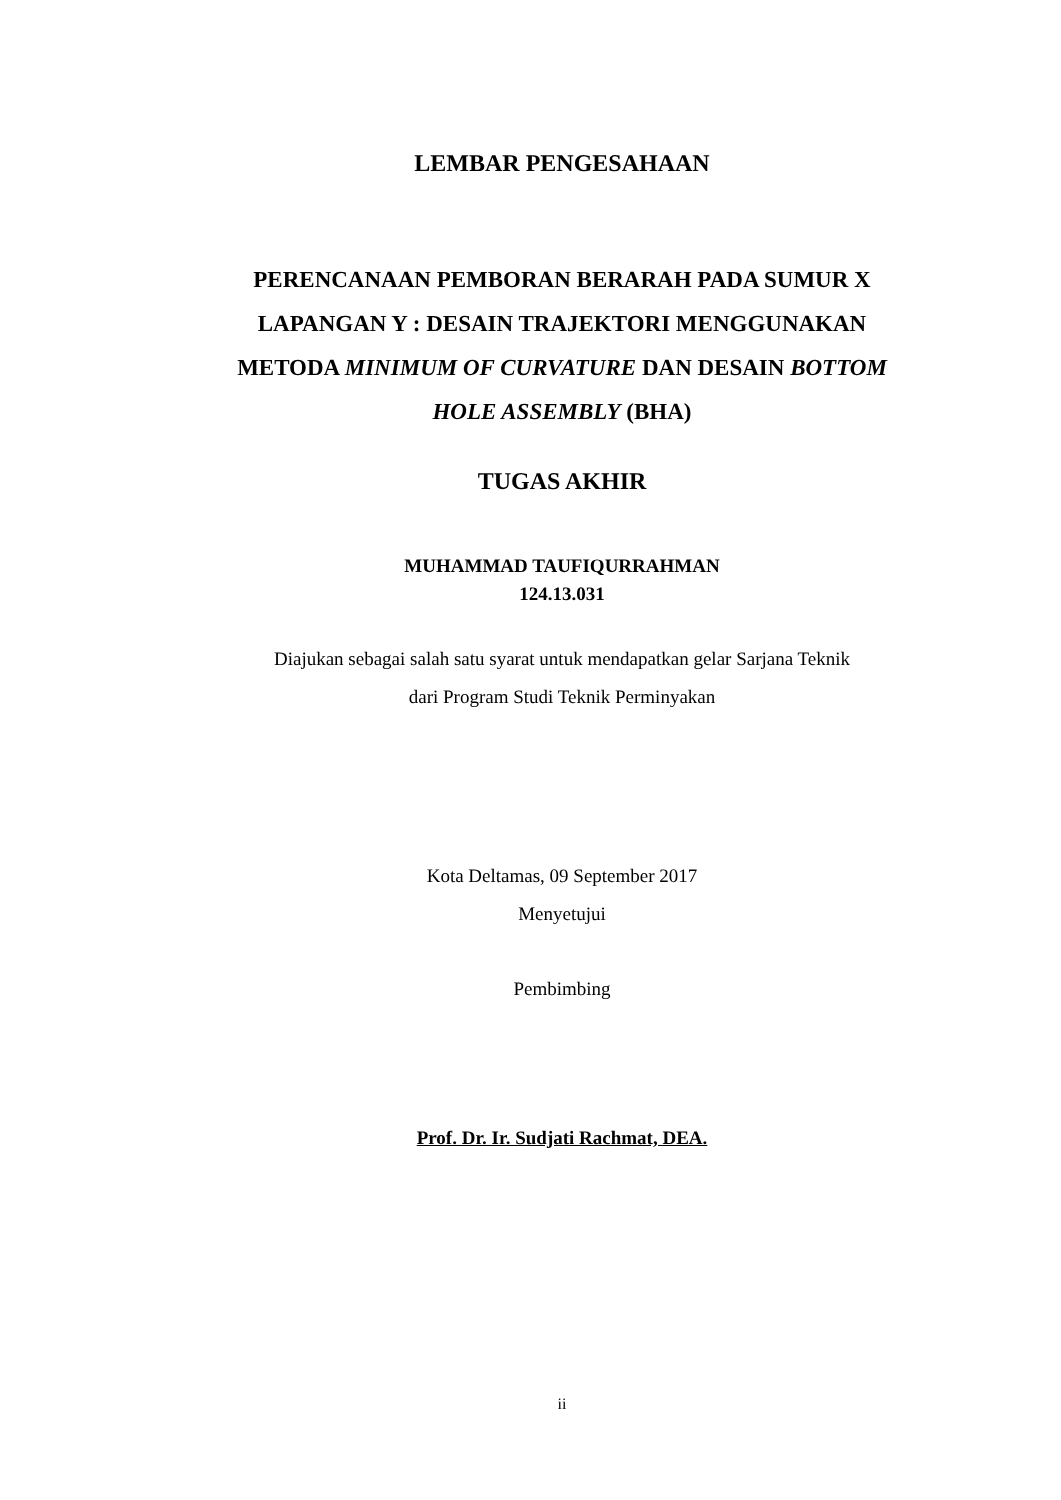LEMBAR PENGESAHAAN
PERENCANAAN PEMBORAN BERARAH PADA SUMUR X LAPANGAN Y : DESAIN TRAJEKTORI MENGGUNAKAN METODA MINIMUM OF CURVATURE DAN DESAIN BOTTOM HOLE ASSEMBLY (BHA)
TUGAS AKHIR
MUHAMMAD TAUFIQURRAHMAN
124.13.031
Diajukan sebagai salah satu syarat untuk mendapatkan gelar Sarjana Teknik
dari Program Studi Teknik Perminyakan
Kota Deltamas, 09 September 2017
Menyetujui
Pembimbing
Prof. Dr. Ir. Sudjati Rachmat, DEA.
ii